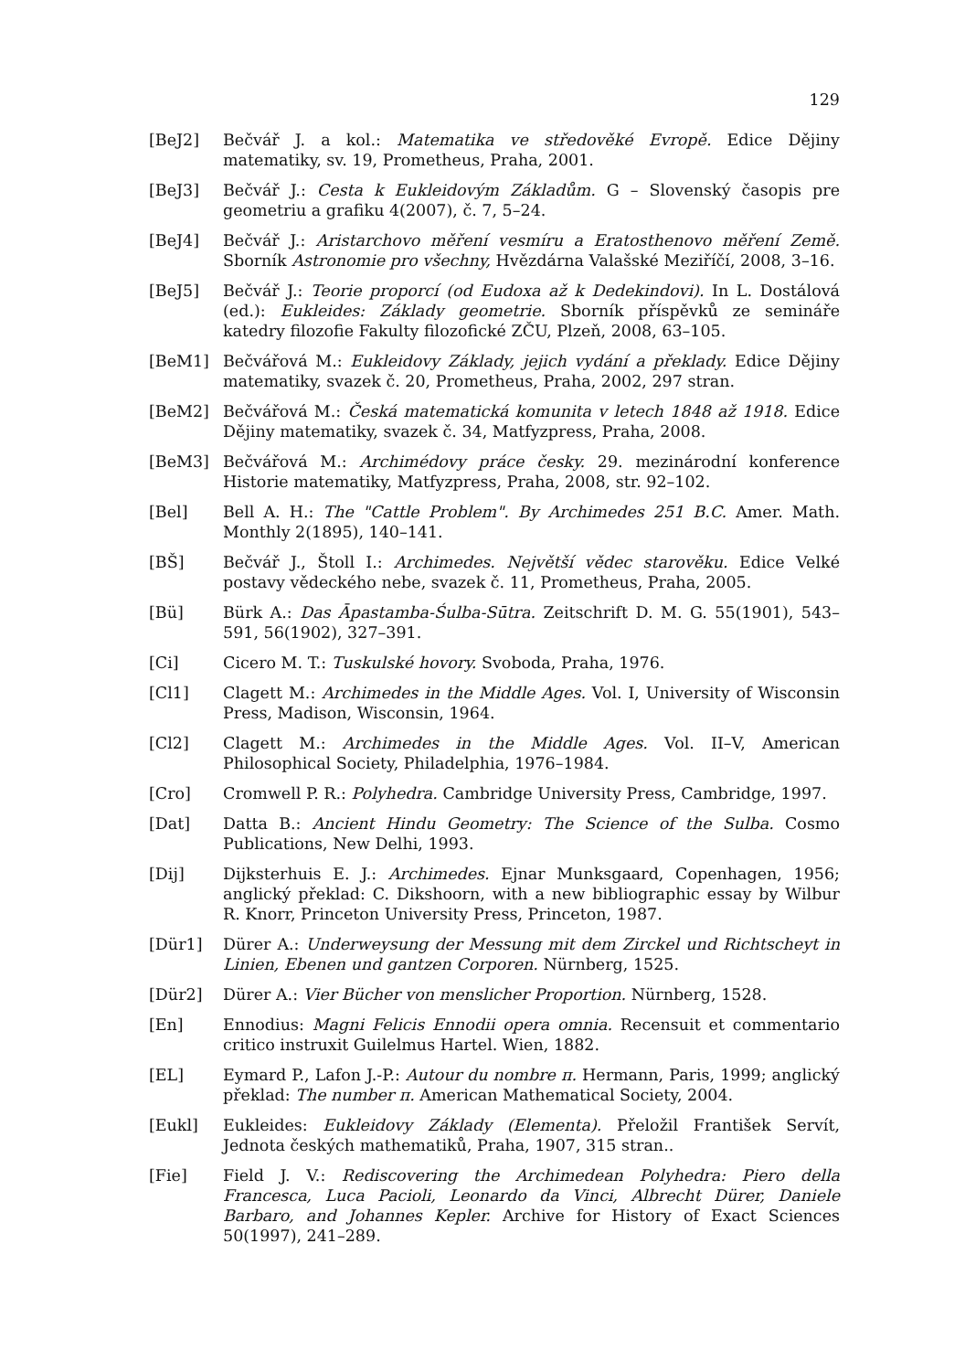129
[BeJ2] Bečvář J. a kol.: Matematika ve středověké Evropě. Edice Dějiny matematiky, sv. 19, Prometheus, Praha, 2001.
[BeJ3] Bečvář J.: Cesta k Eukleidovým Základům. G – Slovenský časopis pre geometriu a grafiku 4(2007), č. 7, 5–24.
[BeJ4] Bečvář J.: Aristarchovo měření vesmíru a Eratosthenovo měření Země. Sborník Astronomie pro všechny, Hvězdárna Valašské Meziříčí, 2008, 3–16.
[BeJ5] Bečvář J.: Teorie proporcí (od Eudoxa až k Dedekindovi). In L. Dostálová (ed.): Eukleides: Základy geometrie. Sborník příspěvků ze semináře katedry filozofie Fakulty filozofické ZČU, Plzeň, 2008, 63–105.
[BeM1] Bečvářová M.: Eukleidovy Základy, jejich vydání a překlady. Edice Dějiny matematiky, svazek č. 20, Prometheus, Praha, 2002, 297 stran.
[BeM2] Bečvářová M.: Česká matematická komunita v letech 1848 až 1918. Edice Dějiny matematiky, svazek č. 34, Matfyzpress, Praha, 2008.
[BeM3] Bečvářová M.: Archimédovy práce česky. 29. mezinárodní konference Historie matematiky, Matfyzpress, Praha, 2008, str. 92–102.
[Bel] Bell A. H.: The "Cattle Problem". By Archimedes 251 B.C. Amer. Math. Monthly 2(1895), 140–141.
[BŠ] Bečvář J., Štoll I.: Archimedes. Největší vědec starověku. Edice Velké postavy vědeckého nebe, svazek č. 11, Prometheus, Praha, 2005.
[Bü] Bürk A.: Das Āpastamba-Śulba-Sūtra. Zeitschrift D. M. G. 55(1901), 543–591, 56(1902), 327–391.
[Ci] Cicero M. T.: Tuskulské hovory. Svoboda, Praha, 1976.
[Cl1] Clagett M.: Archimedes in the Middle Ages. Vol. I, University of Wisconsin Press, Madison, Wisconsin, 1964.
[Cl2] Clagett M.: Archimedes in the Middle Ages. Vol. II–V, American Philosophical Society, Philadelphia, 1976–1984.
[Cro] Cromwell P. R.: Polyhedra. Cambridge University Press, Cambridge, 1997.
[Dat] Datta B.: Ancient Hindu Geometry: The Science of the Sulba. Cosmo Publications, New Delhi, 1993.
[Dij] Dijksterhuis E. J.: Archimedes. Ejnar Munksgaard, Copenhagen, 1956; anglický překlad: C. Dikshoorn, with a new bibliographic essay by Wilbur R. Knorr, Princeton University Press, Princeton, 1987.
[Dür1] Dürer A.: Underweysung der Messung mit dem Zirckel und Richtscheyt in Linien, Ebenen und gantzen Corporen. Nürnberg, 1525.
[Dür2] Dürer A.: Vier Bücher von menslicher Proportion. Nürnberg, 1528.
[En] Ennodius: Magni Felicis Ennodii opera omnia. Recensuit et commentario critico instruxit Guilelmus Hartel. Wien, 1882.
[EL] Eymard P., Lafon J.-P.: Autour du nombre π. Hermann, Paris, 1999; anglický překlad: The number π. American Mathematical Society, 2004.
[Eukl] Eukleides: Eukleidovy Základy (Elementa). Přeložil František Servít, Jednota českých mathematiků, Praha, 1907, 315 stran..
[Fie] Field J. V.: Rediscovering the Archimedean Polyhedra: Piero della Francesca, Luca Pacioli, Leonardo da Vinci, Albrecht Dürer, Daniele Barbaro, and Johannes Kepler. Archive for History of Exact Sciences 50(1997), 241–289.